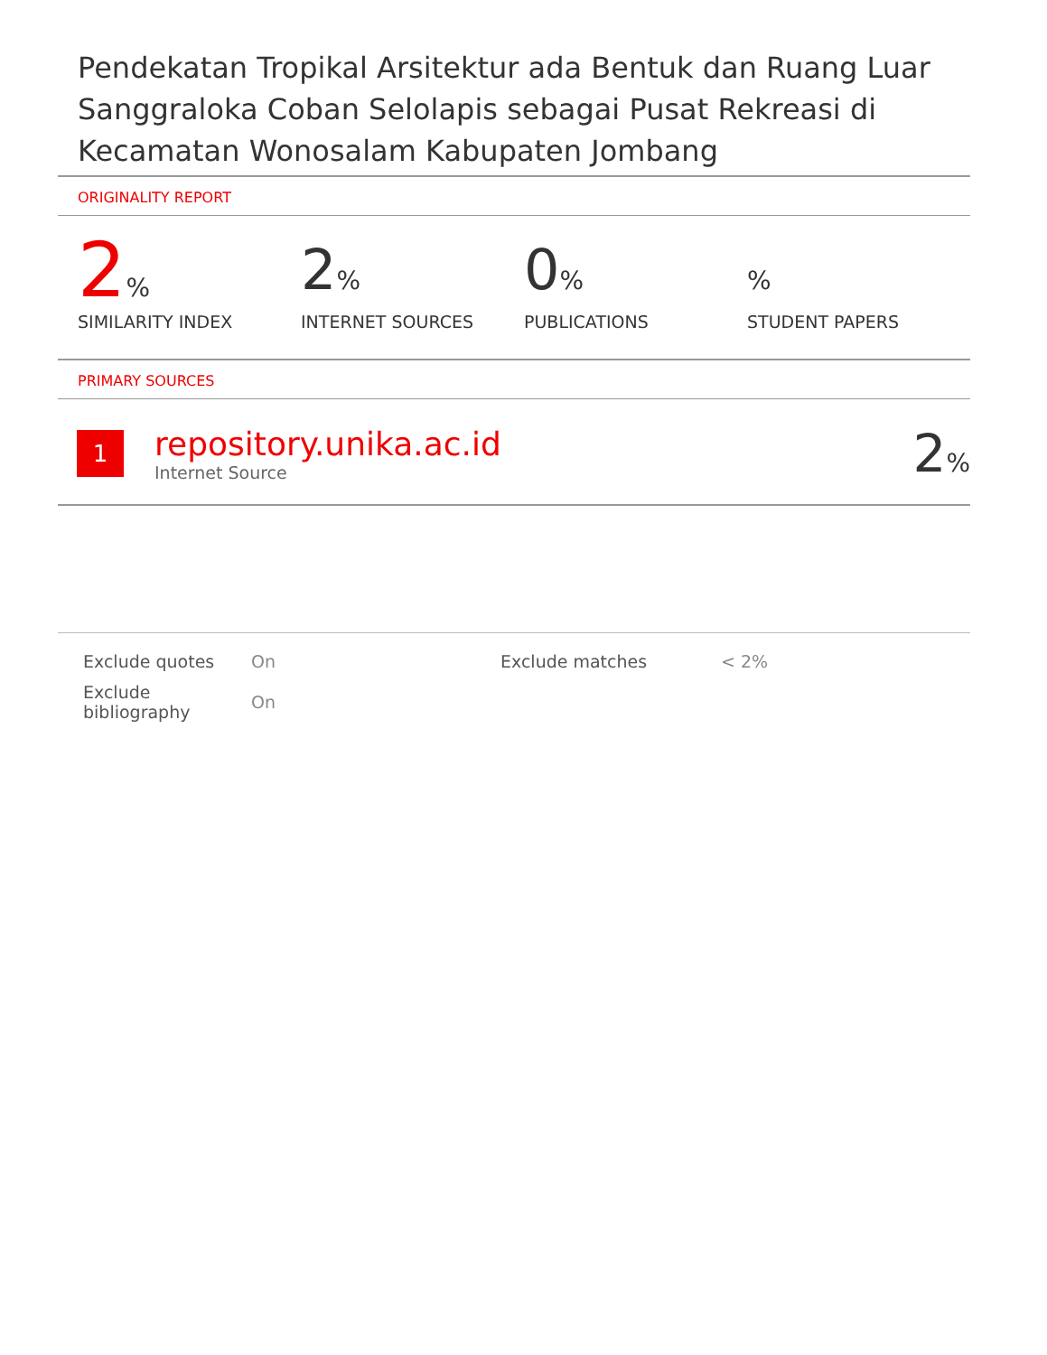Pendekatan Tropikal Arsitektur ada Bentuk dan Ruang Luar Sanggraloka Coban Selolapis sebagai Pusat Rekreasi di Kecamatan Wonosalam Kabupaten Jombang
ORIGINALITY REPORT
2%
SIMILARITY INDEX
2%
INTERNET SOURCES
0%
PUBLICATIONS
%
STUDENT PAPERS
PRIMARY SOURCES
1
repository.unika.ac.id
Internet Source
2%
| Exclude quotes | On | Exclude matches | < 2% |
| Exclude bibliography | On | | |